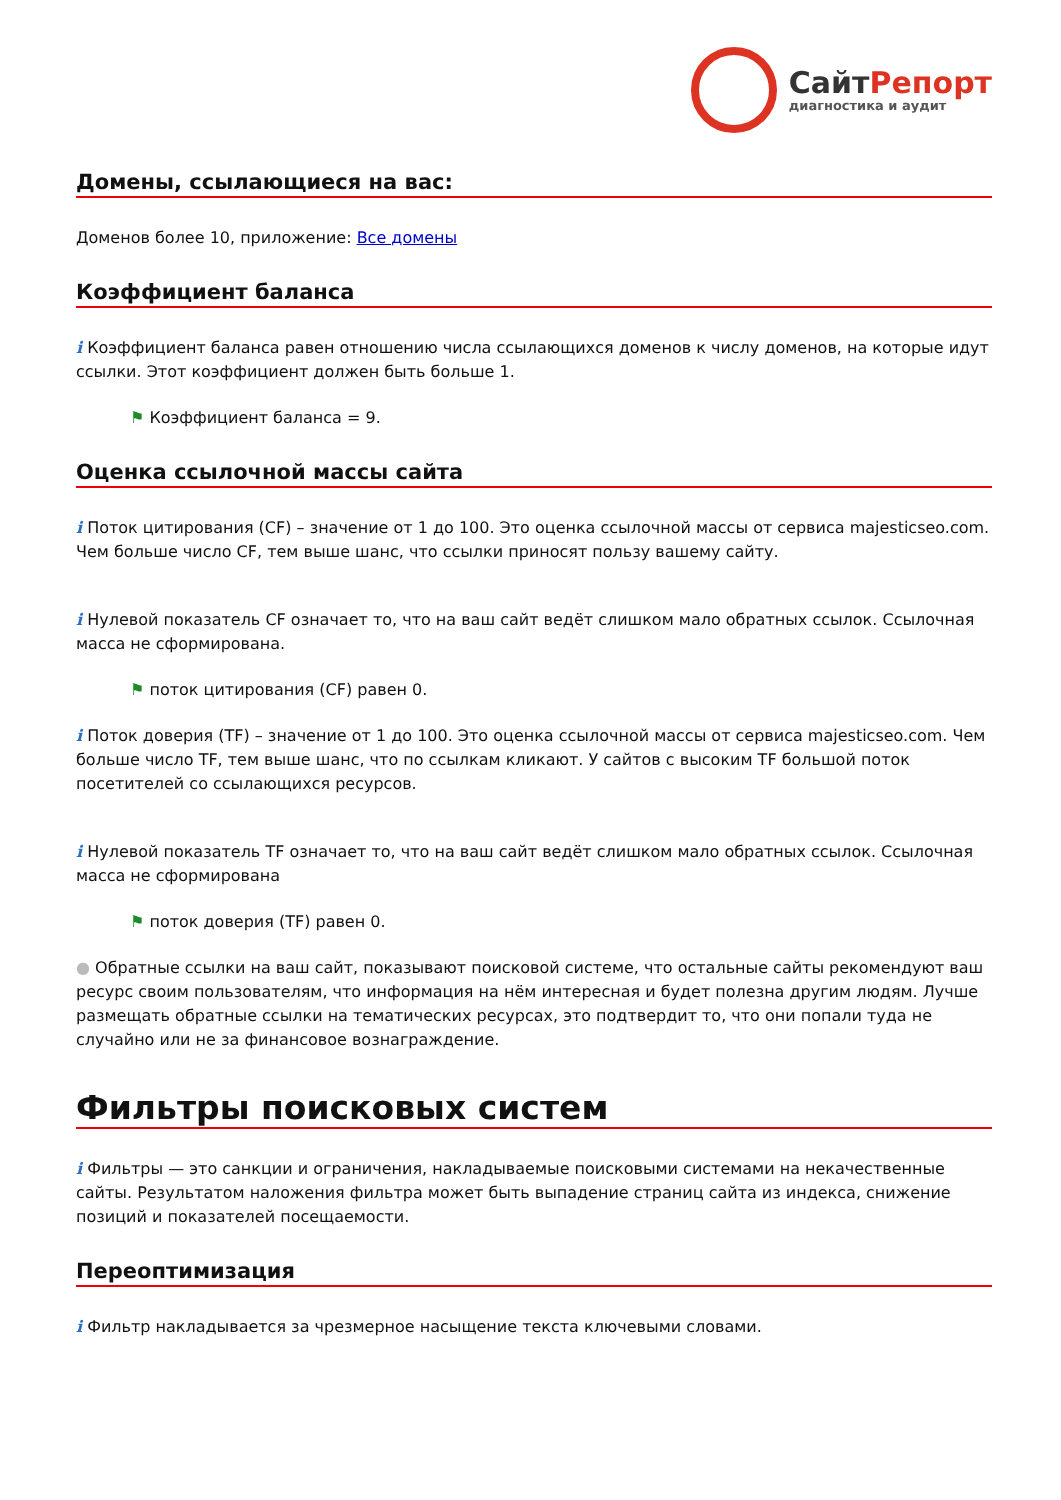СайтРепорт
диагностика и аудит
Домены, ссылающиеся на вас:
Доменов более 10, приложение: Все домены
Коэффициент баланса
i Коэффициент баланса равен отношению числа ссылающихся доменов к числу доменов, на которые идут ссылки. Этот коэффициент должен быть больше 1.
⚑ Коэффициент баланса = 9.
Оценка ссылочной массы сайта
i Поток цитирования (CF) – значение от 1 до 100. Это оценка ссылочной массы от сервиса majesticseo.com. Чем больше число CF, тем выше шанс, что ссылки приносят пользу вашему сайту.
i Нулевой показатель CF означает то, что на ваш сайт ведёт слишком мало обратных ссылок. Ссылочная масса не сформирована.
⚑ поток цитирования (CF) равен 0.
i Поток доверия (TF) – значение от 1 до 100. Это оценка ссылочной массы от сервиса majesticseo.com. Чем больше число TF, тем выше шанс, что по ссылкам кликают. У сайтов с высоким TF большой поток посетителей со ссылающихся ресурсов.
i Нулевой показатель TF означает то, что на ваш сайт ведёт слишком мало обратных ссылок. Ссылочная масса не сформирована
⚑ поток доверия (TF) равен 0.
● Обратные ссылки на ваш сайт, показывают поисковой системе, что остальные сайты рекомендуют ваш ресурс своим пользователям, что информация на нём интересная и будет полезна другим людям. Лучше размещать обратные ссылки на тематических ресурсах, это подтвердит то, что они попали туда не случайно или не за финансовое вознаграждение.
Фильтры поисковых систем
i Фильтры — это санкции и ограничения, накладываемые поисковыми системами на некачественные сайты. Результатом наложения фильтра может быть выпадение страниц сайта из индекса, снижение позиций и показателей посещаемости.
Переоптимизация
i Фильтр накладывается за чрезмерное насыщение текста ключевыми словами.